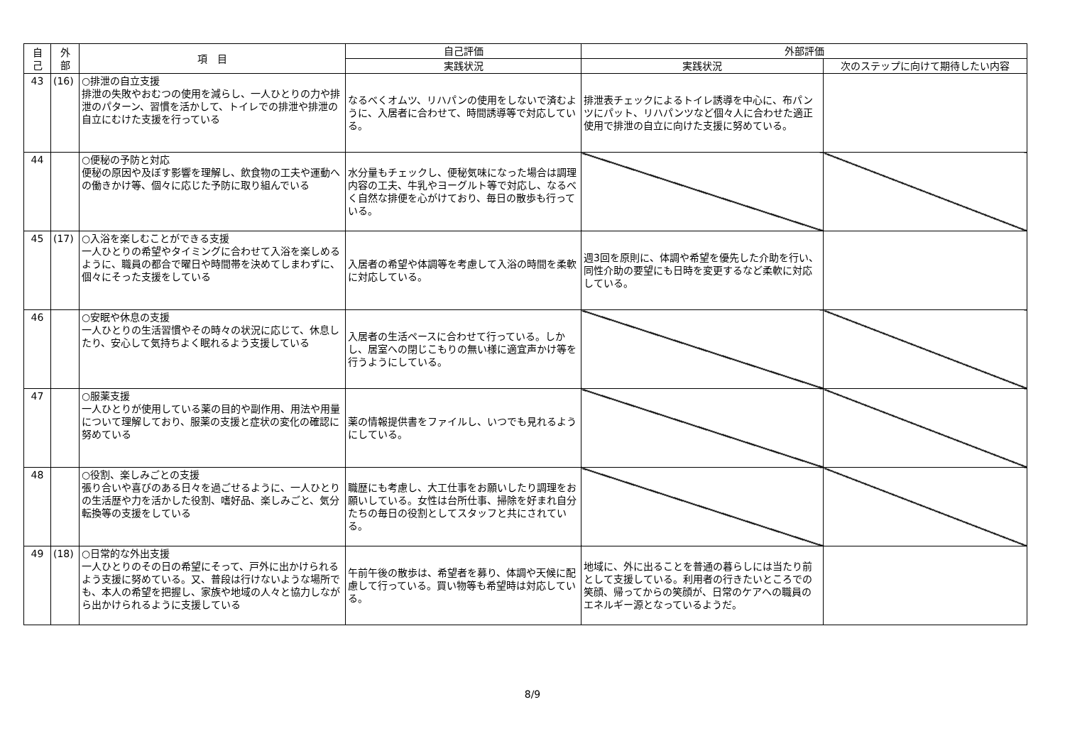| 自 己 | 外 部 | 項 目 | 自己評価 | 外部評価 | |
| --- | --- | --- | --- | --- | --- |
| | | | 実践状況 | 実践状況 | 次のステップに向けて期待したい内容 |
| 43 | (16) | ○排泄の自立支援 排泄の失敗やおむつの使用を減らし、一人ひとりの力や排泄のパターン、習慣を活かして、トイレでの排泄や排泄の自立にむけた支援を行っている | なるべくオムツ、リハパンの使用をしないで済むように、入居者に合わせて、時間誘導等で対応している。 | 排泄表チェックによるトイレ誘導を中心に、布パンツにパット、リハパンツなど個々人に合わせた適正使用で排泄の自立に向けた支援に努めている。 | |
| 44 | | ○便秘の予防と対応 便秘の原因や及ぼす影響を理解し、飲食物の工夫や運動への働きかけ等、個々に応じた予防に取り組んでいる | 水分量もチェックし、便秘気味になった場合は調理内容の工夫、牛乳やヨーグルト等で対応し、なるべく自然な排便を心がけており、毎日の散歩も行っている。 | | |
| 45 | (17) | ○入浴を楽しむことができる支援 一人ひとりの希望やタイミングに合わせて入浴を楽しめるように、職員の都合で曜日や時間帯を決めてしまわずに、個々にそった支援をしている | 入居者の希望や体調等を考慮して入浴の時間を柔軟に対応している。 | 週3回を原則に、体調や希望を優先した介助を行い、同性介助の要望にも日時を変更するなど柔軟に対応している。 | |
| 46 | | ○安眠や休息の支援 一人ひとりの生活習慣やその時々の状況に応じて、休息したり、安心して気持ちよく眠れるよう支援している | 入居者の生活ペースに合わせて行っている。しかし、居室への閉じこもりの無い様に適宜声かけ等を行うようにしている。 | | |
| 47 | | ○服薬支援 一人ひとりが使用している薬の目的や副作用、用法や用量について理解しており、服薬の支援と症状の変化の確認に努めている | 薬の情報提供書をファイルし、いつでも見れるようにしている。 | | |
| 48 | | ○役割、楽しみごとの支援 張り合いや喜びのある日々を過ごせるように、一人ひとりの生活歴や力を活かした役割、嗜好品、楽しみごと、気分転換等の支援をしている | 職歴にも考慮し、大工仕事をお願いしたり調理をお願いしている。女性は台所仕事、掃除を好まれ自分たちの毎日の役割としてスタッフと共にされている。 | | |
| 49 | (18) | ○日常的な外出支援 一人ひとりのその日の希望にそって、戸外に出かけられるよう支援に努めている。又、普段は行けないような場所でも、本人の希望を把握し、家族や地域の人々と協力しながら出かけられるように支援している | 午前午後の散歩は、希望者を募り、体調や天候に配慮して行っている。買い物等も希望時は対応している。 | 地域に、外に出ることを普通の暮らしには当たり前として支援している。利用者の行きたいところでの笑顔、帰ってからの笑顔が、日常のケアへの職員のエネルギー源となっているようだ。 | |
8/9